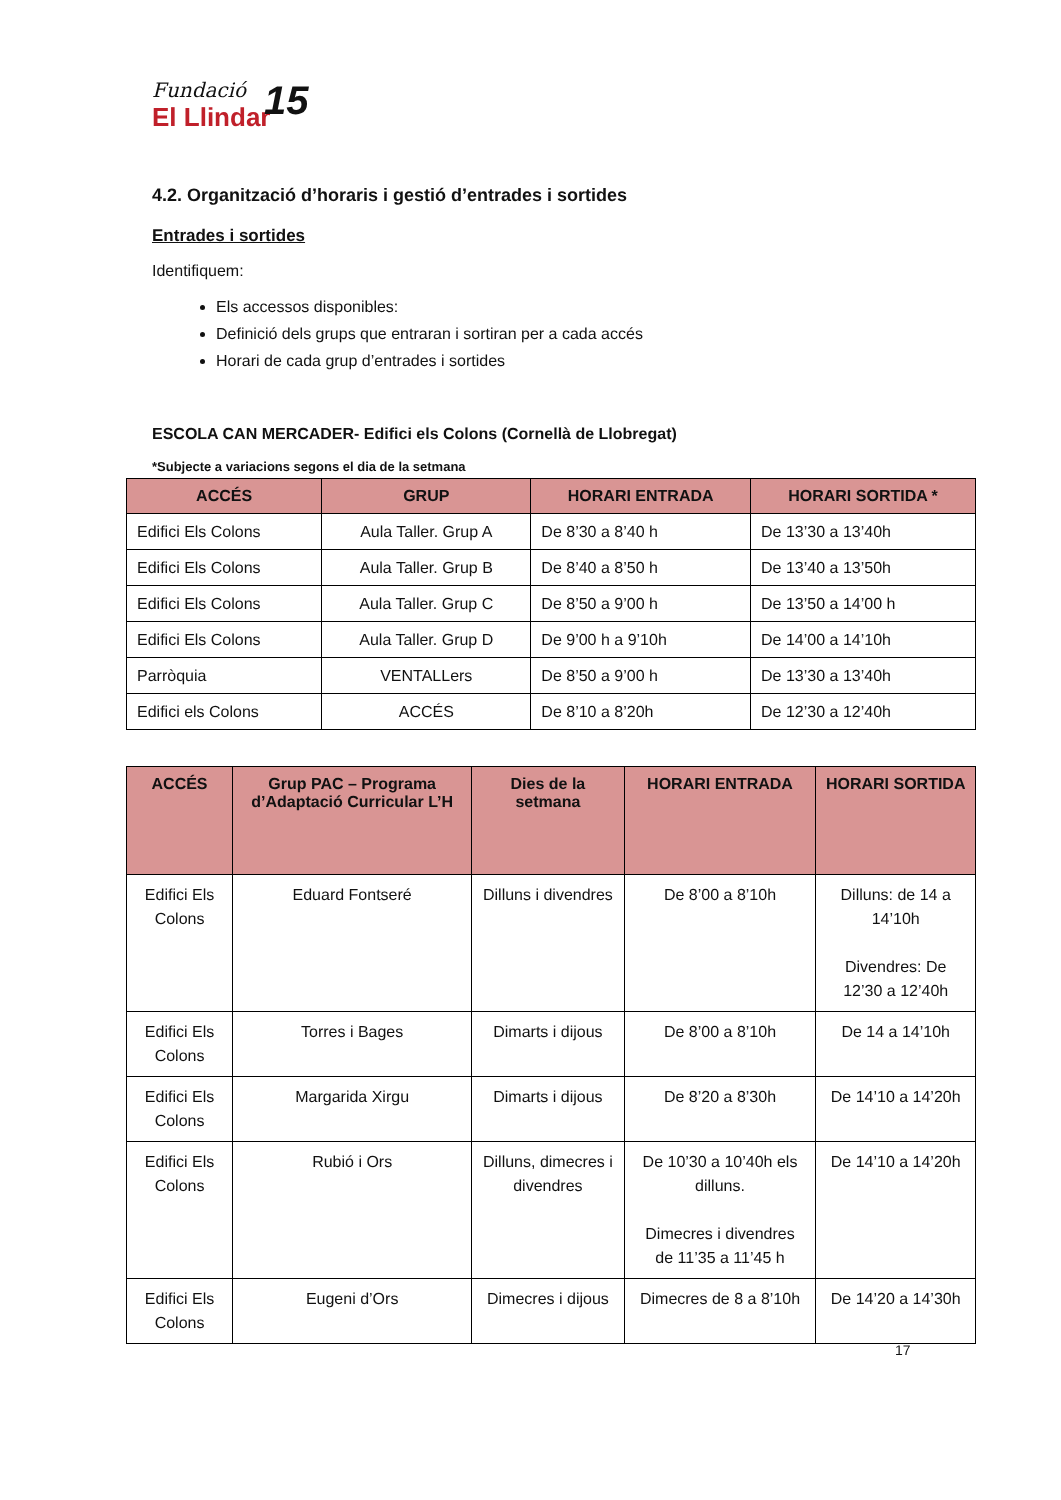Fundació
El Llindar
15
4.2. Organització d’horaris i gestió d’entrades i sortides
Entrades i sortides
Identifiquem:
Els accessos disponibles:
Definició dels grups que entraran i sortiran per a cada accés
Horari de cada grup d’entrades i sortides
ESCOLA CAN MERCADER- Edifici els Colons (Cornellà de Llobregat)
*Subjecte a variacions segons el dia de la setmana
| ACCÉS | GRUP | HORARI ENTRADA | HORARI SORTIDA * |
| --- | --- | --- | --- |
| Edifici Els Colons | Aula Taller. Grup A | De 8’30 a 8’40 h | De 13’30 a 13’40h |
| Edifici Els Colons | Aula Taller. Grup B | De 8’40 a 8’50 h | De 13’40 a 13’50h |
| Edifici Els Colons | Aula Taller. Grup C | De 8’50 a 9’00 h | De 13’50 a 14’00 h |
| Edifici Els Colons | Aula Taller. Grup D | De 9’00 h a 9’10h | De 14’00 a 14’10h |
| Parròquia | VENTALLers | De 8’50 a 9’00 h | De 13’30 a 13’40h |
| Edifici els Colons | ACCÉS | De 8’10 a 8’20h | De 12’30 a 12’40h |
| ACCÉS | Grup PAC – Programa d’Adaptació Curricular L’H | Dies de la setmana | HORARI ENTRADA | HORARI SORTIDA |
| --- | --- | --- | --- | --- |
| Edifici Els Colons | Eduard Fontseré | Dilluns i divendres | De 8’00 a 8’10h | Dilluns: de 14 a 14’10h Divendres: De 12’30 a 12’40h |
| Edifici Els Colons | Torres i Bages | Dimarts i dijous | De 8’00 a 8’10h | De 14 a 14’10h |
| Edifici Els Colons | Margarida Xirgu | Dimarts i dijous | De 8’20 a 8’30h | De 14’10 a 14’20h |
| Edifici Els Colons | Rubió i Ors | Dilluns, dimecres i divendres | De 10’30 a 10’40h els dilluns. Dimecres i divendres de 11’35 a 11’45 h | De 14’10 a 14’20h |
| Edifici Els Colons | Eugeni d’Ors | Dimecres i dijous | Dimecres de 8 a 8’10h | De 14’20 a 14’30h |
17